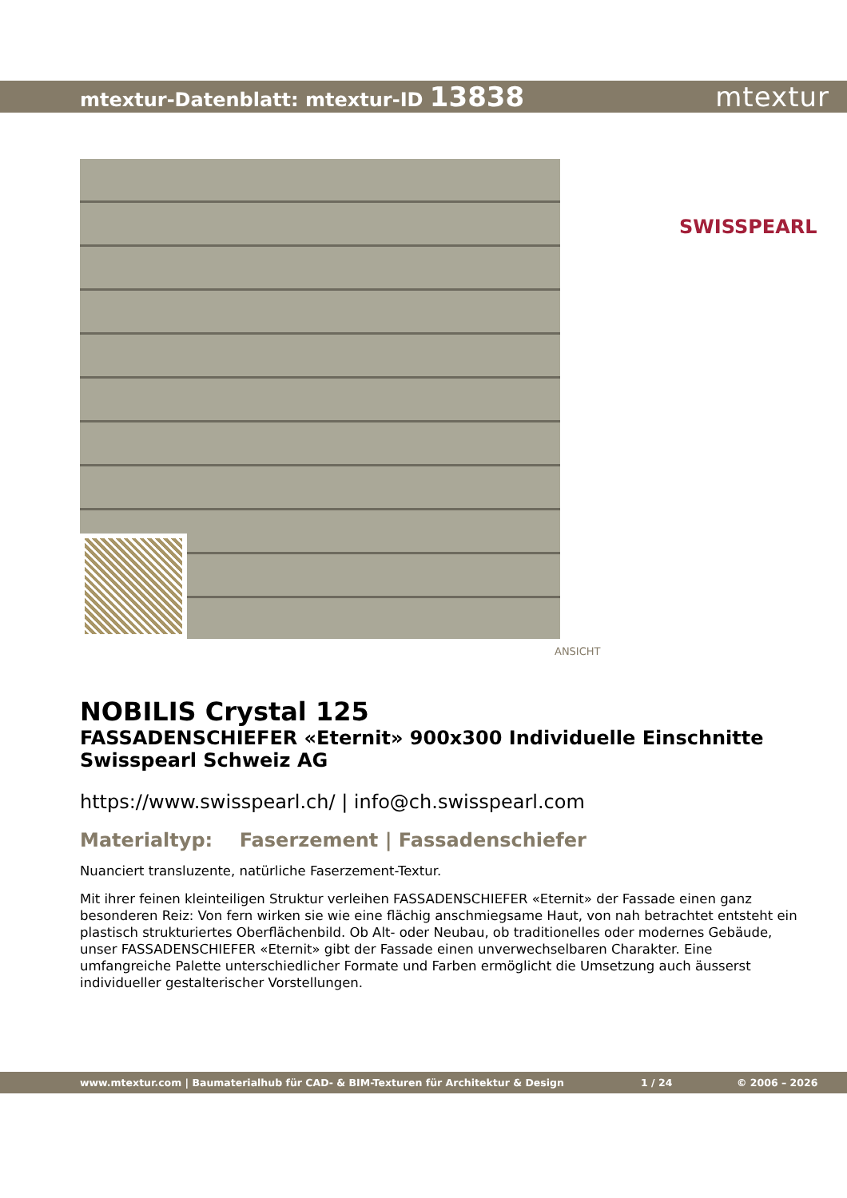mtextur-Datenblatt: mtextur-ID 13838
mtextur
SWISSPEARL
ANSICHT
NOBILIS Crystal 125
FASSADENSCHIEFER «Eternit» 900x300 Individuelle Einschnitte Swisspearl Schweiz AG
https://www.swisspearl.ch/ | info@ch.swisspearl.com
Materialtyp: Faserzement | Fassadenschiefer
Nuanciert transluzente, natürliche Faserzement-Textur.
Mit ihrer feinen kleinteiligen Struktur verleihen FASSADENSCHIEFER «Eternit» der Fassade einen ganz besonderen Reiz: Von fern wirken sie wie eine flächig anschmiegsame Haut, von nah betrachtet entsteht ein plastisch strukturiertes Oberflächenbild. Ob Alt- oder Neubau, ob traditionelles oder modernes Gebäude, unser FASSADENSCHIEFER «Eternit» gibt der Fassade einen unverwechselbaren Charakter. Eine umfangreiche Palette unterschiedlicher Formate und Farben ermöglicht die Umsetzung auch äusserst individueller gestalterischer Vorstellungen.
www.mtextur.com | Baumaterialhub für CAD- & BIM-Texturen für Architektur & Design 1 / 24 © 2006 – 2026